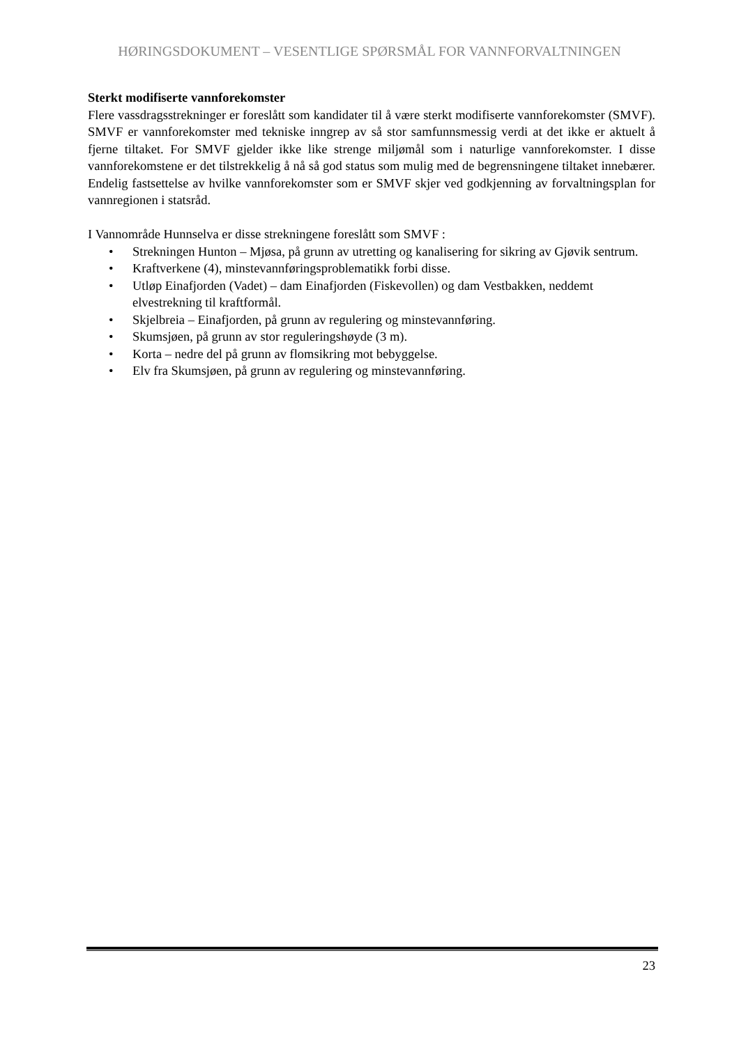HØRINGSDOKUMENT – VESENTLIGE SPØRSMÅL FOR VANNFORVALTNINGEN
Sterkt modifiserte vannforekomster
Flere vassdragsstrekninger er foreslått som kandidater til å være sterkt modifiserte vannforekomster (SMVF). SMVF er vannforekomster med tekniske inngrep av så stor samfunnsmessig verdi at det ikke er aktuelt å fjerne tiltaket. For SMVF gjelder ikke like strenge miljømål som i naturlige vannforekomster. I disse vannforekomstene er det tilstrekkelig å nå så god status som mulig med de begrensningene tiltaket innebærer. Endelig fastsettelse av hvilke vannforekomster som er SMVF skjer ved godkjenning av forvaltningsplan for vannregionen i statsråd.
I Vannområde Hunnselva er disse strekningene foreslått som SMVF :
• Strekningen Hunton – Mjøsa, på grunn av utretting og kanalisering for sikring av Gjøvik sentrum.
• Kraftverkene (4), minstevannføringsproblematikk forbi disse.
• Utløp Einafjorden (Vadet) – dam Einafjorden (Fiskevollen) og dam Vestbakken, neddemt elvestrekning til kraftformål.
• Skjelbreia – Einafjorden, på grunn av regulering og minstevannføring.
• Skumsjøen, på grunn av stor reguleringshøyde (3 m).
• Korta – nedre del på grunn av flomsikring mot bebyggelse.
• Elv fra Skumsjøen, på grunn av regulering og minstevannføring.
23